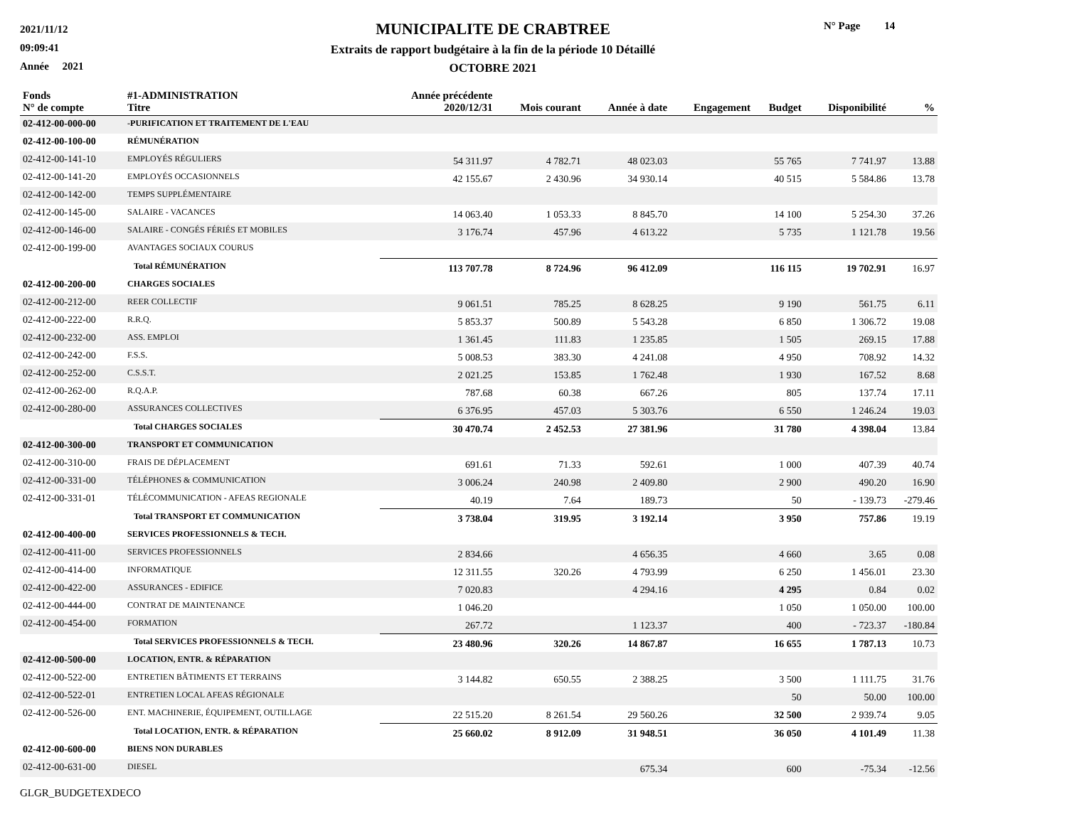2021/11/12
09:09:41
Année 2021
MUNICIPALITE DE CRABTREE
Extraits de rapport budgétaire à la fin de la période 10 Détaillé
OCTOBRE 2021
N° Page 14
| Fonds N° de compte | #1-ADMINISTRATION Titre | Année précédente 2020/12/31 | Mois courant | Année à date | Engagement | Budget | Disponibilité | % |
| --- | --- | --- | --- | --- | --- | --- | --- | --- |
| 02-412-00-000-00 | -PURIFICATION ET TRAITEMENT DE L'EAU | | | | | | | |
| 02-412-00-100-00 | RÉMUNÉRATION | | | | | | | |
| 02-412-00-141-10 | EMPLOYÉS RÉGULIERS | 54 311.97 | 4 782.71 | 48 023.03 | | 55 765 | 7 741.97 | 13.88 |
| 02-412-00-141-20 | EMPLOYÉS OCCASIONNELS | 42 155.67 | 2 430.96 | 34 930.14 | | 40 515 | 5 584.86 | 13.78 |
| 02-412-00-142-00 | TEMPS SUPPLÉMENTAIRE | | | | | | | |
| 02-412-00-145-00 | SALAIRE - VACANCES | 14 063.40 | 1 053.33 | 8 845.70 | | 14 100 | 5 254.30 | 37.26 |
| 02-412-00-146-00 | SALAIRE - CONGÉS FÉRIÉS ET MOBILES | 3 176.74 | 457.96 | 4 613.22 | | 5 735 | 1 121.78 | 19.56 |
| 02-412-00-199-00 | AVANTAGES SOCIAUX COURUS | | | | | | | |
| | Total RÉMUNÉRATION | 113 707.78 | 8 724.96 | 96 412.09 | | 116 115 | 19 702.91 | 16.97 |
| 02-412-00-200-00 | CHARGES SOCIALES | | | | | | | |
| 02-412-00-212-00 | REER COLLECTIF | 9 061.51 | 785.25 | 8 628.25 | | 9 190 | 561.75 | 6.11 |
| 02-412-00-222-00 | R.R.Q. | 5 853.37 | 500.89 | 5 543.28 | | 6 850 | 1 306.72 | 19.08 |
| 02-412-00-232-00 | ASS. EMPLOI | 1 361.45 | 111.83 | 1 235.85 | | 1 505 | 269.15 | 17.88 |
| 02-412-00-242-00 | F.S.S. | 5 008.53 | 383.30 | 4 241.08 | | 4 950 | 708.92 | 14.32 |
| 02-412-00-252-00 | C.S.S.T. | 2 021.25 | 153.85 | 1 762.48 | | 1 930 | 167.52 | 8.68 |
| 02-412-00-262-00 | R.Q.A.P. | 787.68 | 60.38 | 667.26 | | 805 | 137.74 | 17.11 |
| 02-412-00-280-00 | ASSURANCES COLLECTIVES | 6 376.95 | 457.03 | 5 303.76 | | 6 550 | 1 246.24 | 19.03 |
| | Total CHARGES SOCIALES | 30 470.74 | 2 452.53 | 27 381.96 | | 31 780 | 4 398.04 | 13.84 |
| 02-412-00-300-00 | TRANSPORT ET COMMUNICATION | | | | | | | |
| 02-412-00-310-00 | FRAIS DE DÉPLACEMENT | 691.61 | 71.33 | 592.61 | | 1 000 | 407.39 | 40.74 |
| 02-412-00-331-00 | TÉLÉPHONES & COMMUNICATION | 3 006.24 | 240.98 | 2 409.80 | | 2 900 | 490.20 | 16.90 |
| 02-412-00-331-01 | TÉLÉCOMMUNICATION - AFEAS REGIONALE | 40.19 | 7.64 | 189.73 | | 50 | - 139.73 | -279.46 |
| | Total TRANSPORT ET COMMUNICATION | 3 738.04 | 319.95 | 3 192.14 | | 3 950 | 757.86 | 19.19 |
| 02-412-00-400-00 | SERVICES PROFESSIONNELS & TECH. | | | | | | | |
| 02-412-00-411-00 | SERVICES PROFESSIONNELS | 2 834.66 | | 4 656.35 | | 4 660 | 3.65 | 0.08 |
| 02-412-00-414-00 | INFORMATIQUE | 12 311.55 | 320.26 | 4 793.99 | | 6 250 | 1 456.01 | 23.30 |
| 02-412-00-422-00 | ASSURANCES - EDIFICE | 7 020.83 | | 4 294.16 | | 4 295 | 0.84 | 0.02 |
| 02-412-00-444-00 | CONTRAT DE MAINTENANCE | 1 046.20 | | | | 1 050 | 1 050.00 | 100.00 |
| 02-412-00-454-00 | FORMATION | 267.72 | | 1 123.37 | | 400 | - 723.37 | -180.84 |
| | Total SERVICES PROFESSIONNELS & TECH. | 23 480.96 | 320.26 | 14 867.87 | | 16 655 | 1 787.13 | 10.73 |
| 02-412-00-500-00 | LOCATION, ENTR. & RÉPARATION | | | | | | | |
| 02-412-00-522-00 | ENTRETIEN BÂTIMENTS ET TERRAINS | 3 144.82 | 650.55 | 2 388.25 | | 3 500 | 1 111.75 | 31.76 |
| 02-412-00-522-01 | ENTRETIEN LOCAL AFEAS RÉGIONALE | | | | | 50 | 50.00 | 100.00 |
| 02-412-00-526-00 | ENT. MACHINERIE, ÉQUIPEMENT, OUTILLAGE | 22 515.20 | 8 261.54 | 29 560.26 | | 32 500 | 2 939.74 | 9.05 |
| | Total LOCATION, ENTR. & RÉPARATION | 25 660.02 | 8 912.09 | 31 948.51 | | 36 050 | 4 101.49 | 11.38 |
| 02-412-00-600-00 | BIENS NON DURABLES | | | | | | | |
| 02-412-00-631-00 | DIESEL | | | 675.34 | | 600 | -75.34 | -12.56 |
GLGR_BUDGETEXDECO